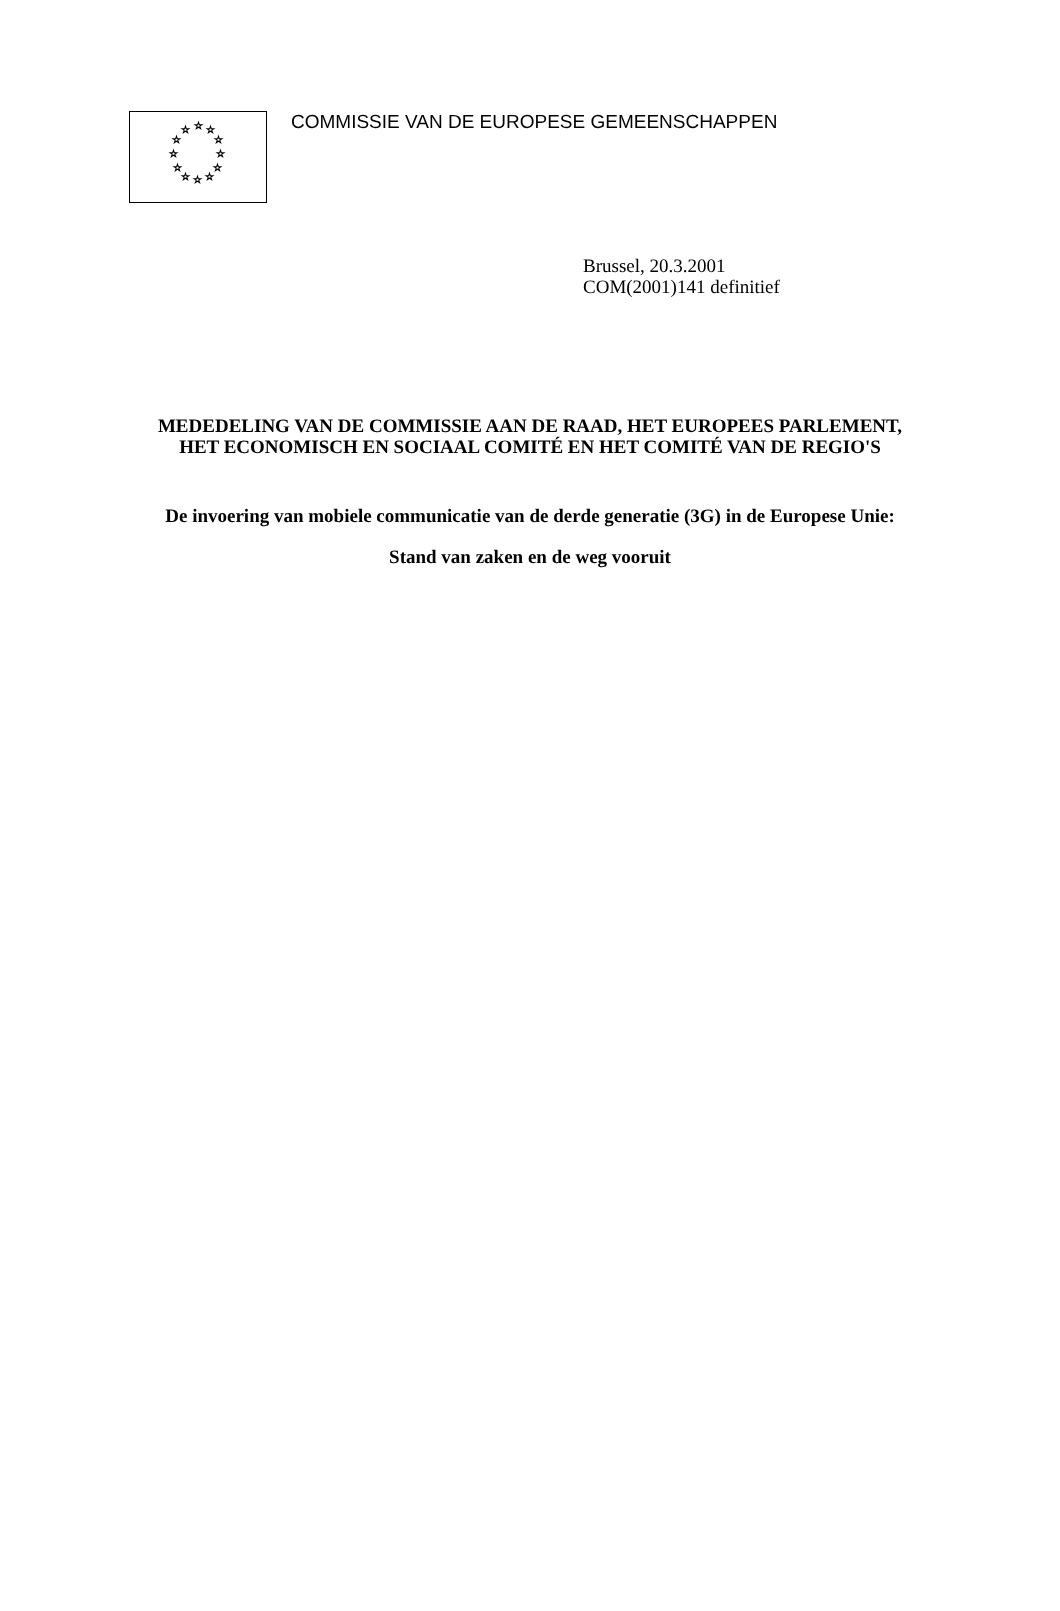☆
☆
☆
☆
☆
☆
☆
☆
☆
☆
☆
☆
COMMISSIE VAN DE EUROPESE GEMEENSCHAPPEN
Brussel, 20.3.2001
COM(2001)141 definitief
MEDEDELING VAN DE COMMISSIE AAN DE RAAD, HET EUROPEES PARLEMENT, HET ECONOMISCH EN SOCIAAL COMITÉ EN HET COMITÉ VAN DE REGIO'S
De invoering van mobiele communicatie van de derde generatie (3G) in de Europese Unie:
Stand van zaken en de weg vooruit